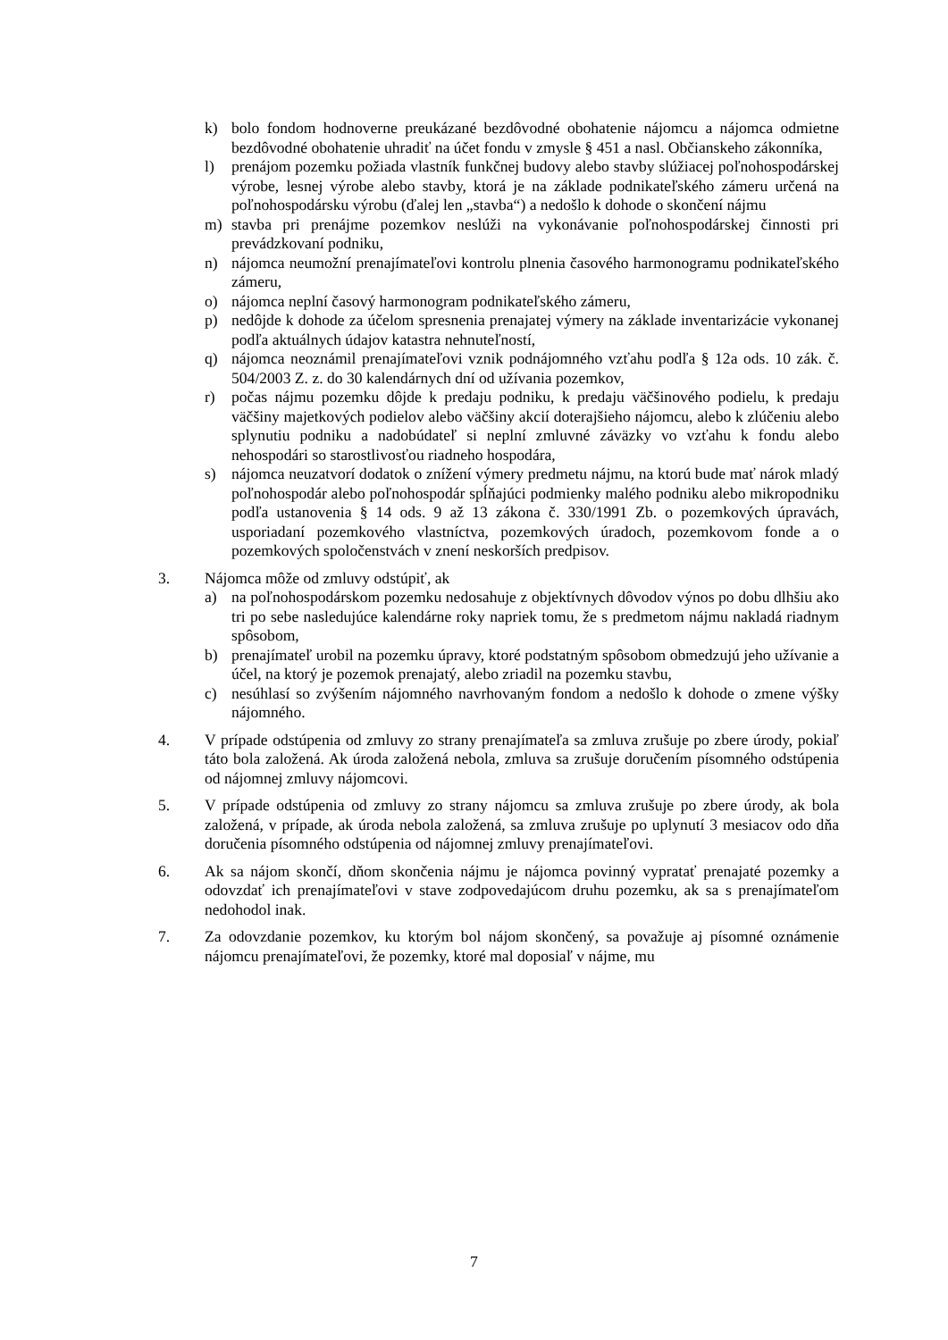k) bolo fondom hodnoverne preukázané bezdôvodné obohatenie nájomcu a nájomca odmietne bezdôvodné obohatenie uhradiť na účet fondu v zmysle § 451 a nasl. Občianskeho zákonníka,
l) prenájom pozemku požiada vlastník funkčnej budovy alebo stavby slúžiacej poľnohospodárskej výrobe, lesnej výrobe alebo stavby, ktorá je na základe podnikateľského zámeru určená na poľnohospodársku výrobu (ďalej len „stavba“) a nedošlo k dohode o skončení nájmu
m) stavba pri prenájme pozemkov neslúži na vykonávanie poľnohospodárskej činnosti pri prevádzkovaní podniku,
n) nájomca neumožní prenajímateľovi kontrolu plnenia časového harmonogramu podnikateľského zámeru,
o) nájomca neplní časový harmonogram podnikateľského zámeru,
p) nedôjde k dohode za účelom spresnenia prenajatej výmery na základe inventarizácie vykonanej podľa aktuálnych údajov katastra nehnuteľností,
q) nájomca neoznámil prenajímateľovi vznik podnájomného vzťahu podľa § 12a ods. 10 zák. č. 504/2003 Z. z. do 30 kalendárnych dní od užívania pozemkov,
r) počas nájmu pozemku dôjde k predaju podniku, k predaju väčšinového podielu, k predaju väčšiny majetkových podielov alebo väčšiny akcií doterajšieho nájomcu, alebo k zlúčeniu alebo splynutiu podniku a nadobúdateľ si neplní zmluvné záväzky vo vzťahu k fondu alebo nehospodári so starostlivosťou riadneho hospodára,
s) nájomca neuzatvorí dodatok o znížení výmery predmetu nájmu, na ktorú bude mať nárok mladý poľnohospodár alebo poľnohospodár spĺňajúci podmienky malého podniku alebo mikropodniku podľa ustanovenia § 14 ods. 9 až 13 zákona č. 330/1991 Zb. o pozemkových úpravách, usporiadaní pozemkového vlastníctva, pozemkových úradoch, pozemkovom fonde a o pozemkových spoločenstvách v znení neskorších predpisov.
3. Nájomca môže od zmluvy odstúpiť, ak
a) na poľnohospodárskom pozemku nedosahuje z objektívnych dôvodov výnos po dobu dlhšiu ako tri po sebe nasledujúce kalendárne roky napriek tomu, že s predmetom nájmu nakladá riadnym spôsobom,
b) prenajímateľ urobil na pozemku úpravy, ktoré podstatným spôsobom obmedzujú jeho užívanie a účel, na ktorý je pozemok prenajatý, alebo zriadil na pozemku stavbu,
c) nesúhlasí so zvýšením nájomného navrhovaným fondom a nedošlo k dohode o zmene výšky nájomného.
4. V prípade odstúpenia od zmluvy zo strany prenajímateľa sa zmluva zrušuje po zbere úrody, pokiaľ táto bola založená. Ak úroda založená nebola, zmluva sa zrušuje doručením písomného odstúpenia od nájomnej zmluvy nájomcovi.
5. V prípade odstúpenia od zmluvy zo strany nájomcu sa zmluva zrušuje po zbere úrody, ak bola založená, v prípade, ak úroda nebola založená, sa zmluva zrušuje po uplynutí 3 mesiacov odo dňa doručenia písomného odstúpenia od nájomnej zmluvy prenajímateľovi.
6. Ak sa nájom skončí, dňom skončenia nájmu je nájomca povinný vypratať prenajaté pozemky a odovzdať ich prenajímateľovi v stave zodpovedajúcom druhu pozemku, ak sa s prenajímateľom nedohodol inak.
7. Za odovzdanie pozemkov, ku ktorým bol nájom skončený, sa považuje aj písomné oznámenie nájomcu prenajímateľovi, že pozemky, ktoré mal doposiaľ v nájme, mu
7